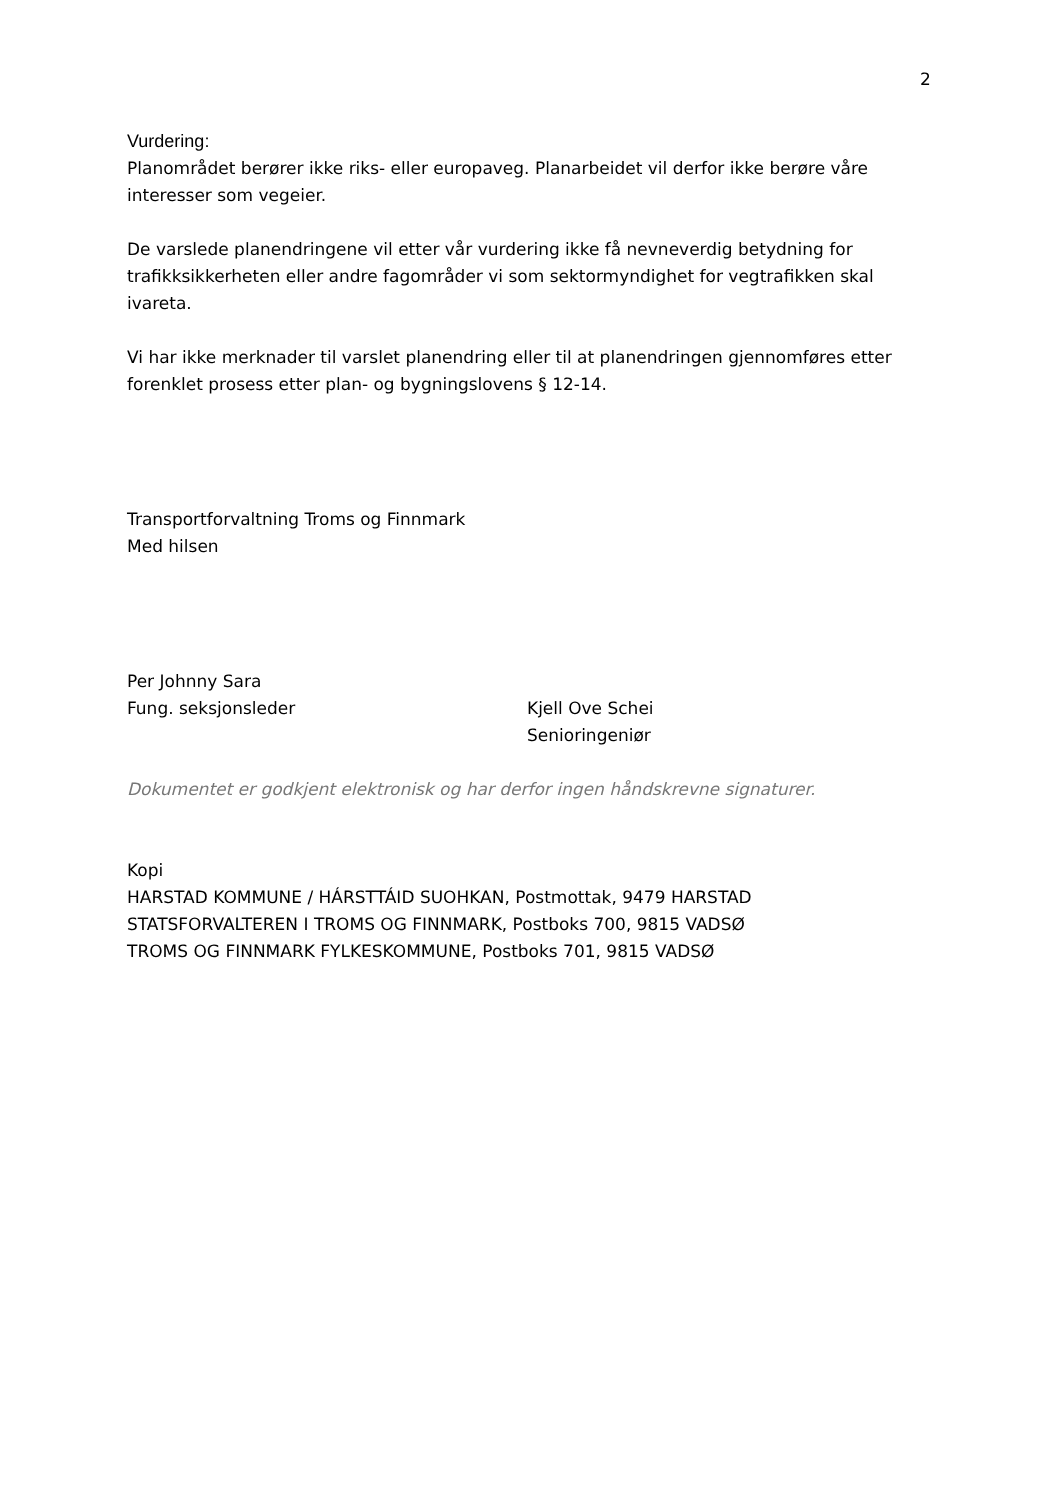2
Vurdering:
Planområdet berører ikke riks- eller europaveg. Planarbeidet vil derfor ikke berøre våre interesser som vegeier.
De varslede planendringene vil etter vår vurdering ikke få nevneverdig betydning for trafikksikkerheten eller andre fagområder vi som sektormyndighet for vegtrafikken skal ivareta.
Vi har ikke merknader til varslet planendring eller til at planendringen gjennomføres etter forenklet prosess etter plan- og bygningslovens § 12-14.
Transportforvaltning Troms og Finnmark
Med hilsen
Per Johnny Sara
Fung. seksjonsleder
Kjell Ove Schei
Senioringeniør
Dokumentet er godkjent elektronisk og har derfor ingen håndskrevne signaturer.
Kopi
HARSTAD KOMMUNE / HÁRSTTÁID SUOHKAN, Postmottak, 9479 HARSTAD
STATSFORVALTEREN I TROMS OG FINNMARK, Postboks 700, 9815 VADSØ
TROMS OG FINNMARK FYLKESKOMMUNE, Postboks 701, 9815 VADSØ